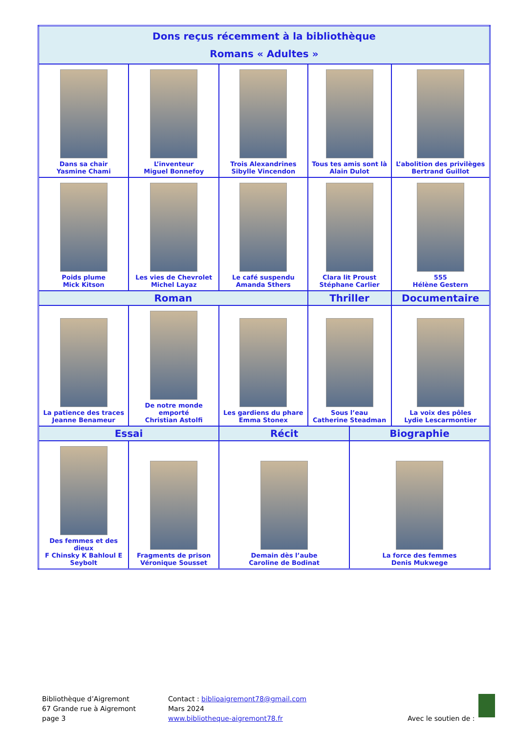| Dons reçus récemment à la bibliothèque Romans « Adultes » | | | | | |
| --- | --- | --- | --- | --- | --- |
| Dans sa chair Yasmine Chami | L’inventeur Miguel Bonnefoy | Trois Alexandrines Sibylle Vincendon | Tous tes amis sont là Alain Dulot | | L’abolition des privilèges Bertrand Guillot |
| Poids plume Mick Kitson | Les vies de Chevrolet Michel Layaz | Le café suspendu Amanda Sthers | Clara lit Proust Stéphane Carlier | | 555 Hélène Gestern |
| Roman | | | Thriller | | Documentaire |
| La patience des traces Jeanne Benameur | De notre monde emporté Christian Astolfi | Les gardiens du phare Emma Stonex | Sous l’eau Catherine Steadman | | La voix des pôles Lydie Lescarmontier |
| Essai | | Récit | | Biographie | |
| Des femmes et des dieux F Chinsky K Bahloul E Seybolt | Fragments de prison Véronique Sousset | Demain dès l’aube Caroline de Bodinat | | La force des femmes Denis Mukwege | |
Bibliothèque d’Aigremont
67 Grande rue à Aigremont
page 3
Contact : biblioaigremont78@gmail.com
Mars 2024
www.bibliotheque-aigremont78.fr
Avec le soutien de :